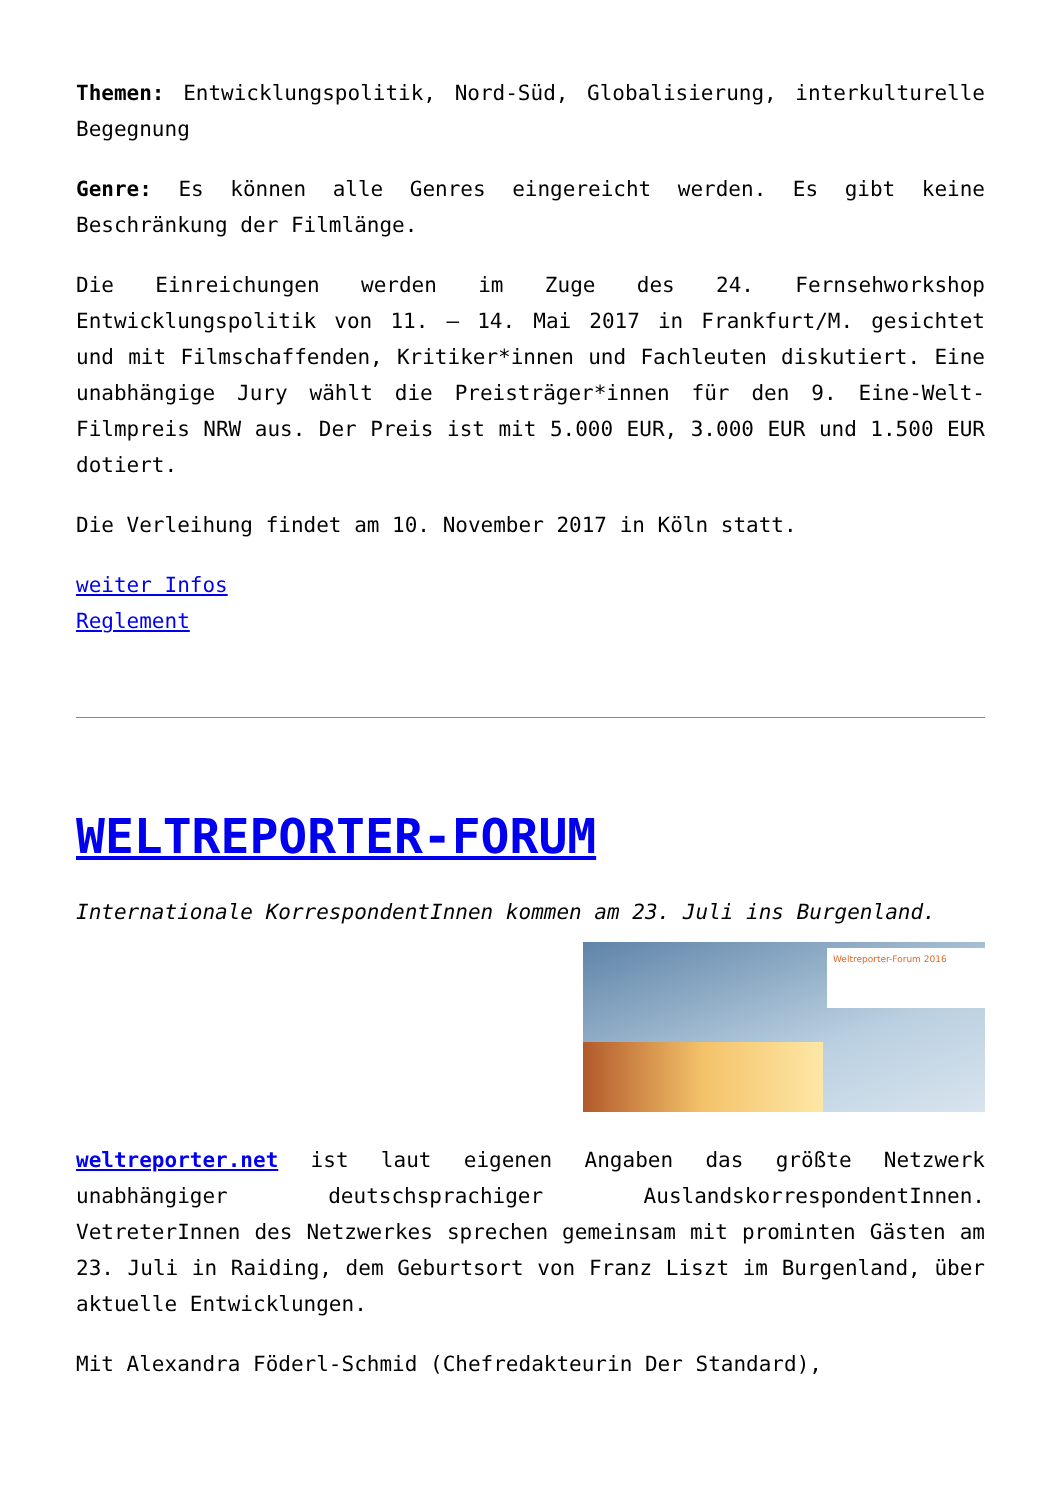Themen: Entwicklungspolitik, Nord-Süd, Globalisierung, interkulturelle Begegnung
Genre: Es können alle Genres eingereicht werden. Es gibt keine Beschränkung der Filmlänge.
Die Einreichungen werden im Zuge des 24. Fernsehworkshop Entwicklungspolitik von 11. – 14. Mai 2017 in Frankfurt/M. gesichtet und mit Filmschaffenden, Kritiker*innen und Fachleuten diskutiert. Eine unabhängige Jury wählt die Preisträger*innen für den 9. Eine-Welt-Filmpreis NRW aus. Der Preis ist mit 5.000 EUR, 3.000 EUR und 1.500 EUR dotiert.
Die Verleihung findet am 10. November 2017 in Köln statt.
weiter Infos
Reglement
WELTREPORTER-FORUM
Internationale KorrespondentInnen kommen am 23. Juli ins Burgenland.
Weltreporter-Forum 2016
weltreporter.net ist laut eigenen Angaben das größte Netzwerk unabhängiger deutschsprachiger AuslandskorrespondentInnen. VetreterInnen des Netzwerkes sprechen gemeinsam mit prominten Gästen am 23. Juli in Raiding, dem Geburtsort von Franz Liszt im Burgenland, über aktuelle Entwicklungen.
Mit Alexandra Föderl-Schmid (Chefredakteurin Der Standard),